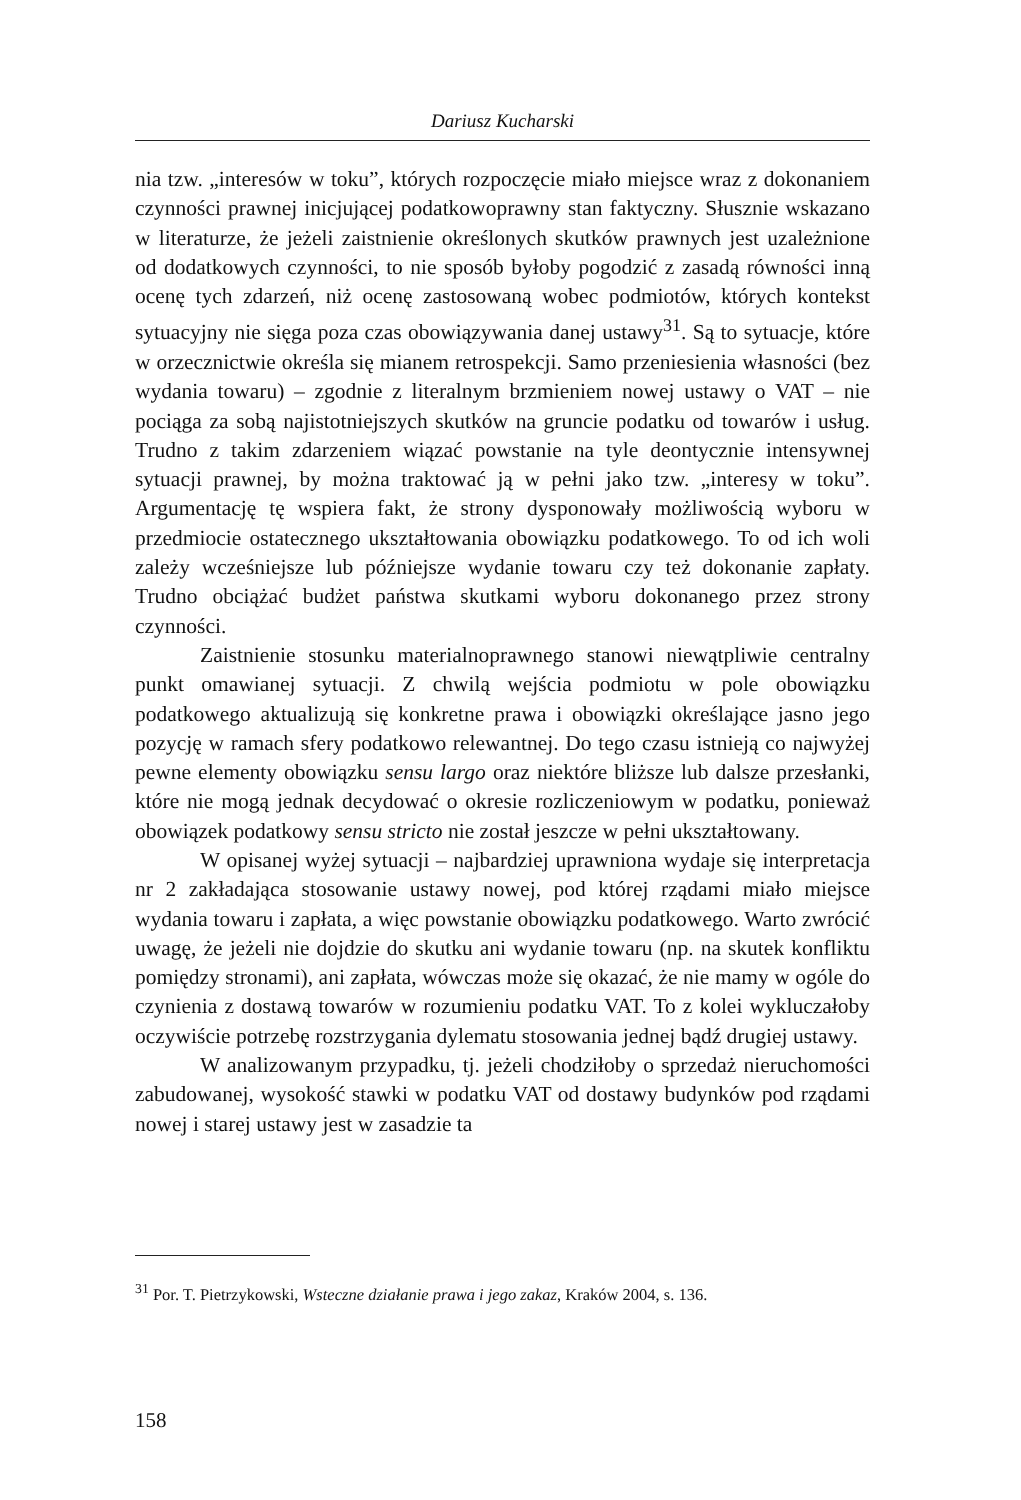Dariusz Kucharski
nia tzw. „interesów w toku”, których rozpoczęcie miało miejsce wraz z dokonaniem czynności prawnej inicjującej podatkowoprawny stan faktyczny. Słusznie wskazano w literaturze, że jeżeli zaistnienie określonych skutków prawnych jest uzależnione od dodatkowych czynności, to nie sposób byłoby pogodzić z zasadą równości inną ocenę tych zdarzeń, niż ocenę zastosowaną wobec podmiotów, których kontekst sytuacyjny nie sięga poza czas obowiązywania danej ustawy<sup>31</sup>. Są to sytuacje, które w orzecznictwie określa się mianem retrospekcji. Samo przeniesienia własności (bez wydania towaru) – zgodnie z literalnym brzmieniem nowej ustawy o VAT – nie pociąga za sobą najistotniejszych skutków na gruncie podatku od towarów i usług. Trudno z takim zdarzeniem wiązać powstanie na tyle deontycznie intensywnej sytuacji prawnej, by można traktować ją w pełni jako tzw. „interesy w toku”. Argumentację tę wspiera fakt, że strony dysponowały możliwością wyboru w przedmiocie ostatecznego ukształtowania obowiązku podatkowego. To od ich woli zależy wcześniejsze lub późniejsze wydanie towaru czy też dokonanie zapłaty. Trudno obciążać budżet państwa skutkami wyboru dokonanego przez strony czynności.
Zaistnienie stosunku materialnoprawnego stanowi niewątpliwie centralny punkt omawianej sytuacji. Z chwilą wejścia podmiotu w pole obowiązku podatkowego aktualizują się konkretne prawa i obowiązki określające jasno jego pozycję w ramach sfery podatkowo relewantnej. Do tego czasu istnieją co najwyżej pewne elementy obowiązku sensu largo oraz niektóre bliższe lub dalsze przesłanki, które nie mogą jednak decydować o okresie rozliczeniowym w podatku, ponieważ obowiązek podatkowy sensu stricto nie został jeszcze w pełni ukształtowany.
W opisanej wyżej sytuacji – najbardziej uprawniona wydaje się interpretacja nr 2 zakładająca stosowanie ustawy nowej, pod której rządami miało miejsce wydania towaru i zapłata, a więc powstanie obowiązku podatkowego. Warto zwrócić uwagę, że jeżeli nie dojdzie do skutku ani wydanie towaru (np. na skutek konfliktu pomiędzy stronami), ani zapłata, wówczas może się okazać, że nie mamy w ogóle do czynienia z dostawą towarów w rozumieniu podatku VAT. To z kolei wykluczałoby oczywiście potrzebę rozstrzygania dylematu stosowania jednej bądź drugiej ustawy.
W analizowanym przypadku, tj. jeżeli chodziłoby o sprzedaż nieruchomości zabudowanej, wysokość stawki w podatku VAT od dostawy budynków pod rządami nowej i starej ustawy jest w zasadzie ta
<sup>31</sup> Por. T. Pietrzykowski, Wsteczne działanie prawa i jego zakaz, Kraków 2004, s. 136.
158